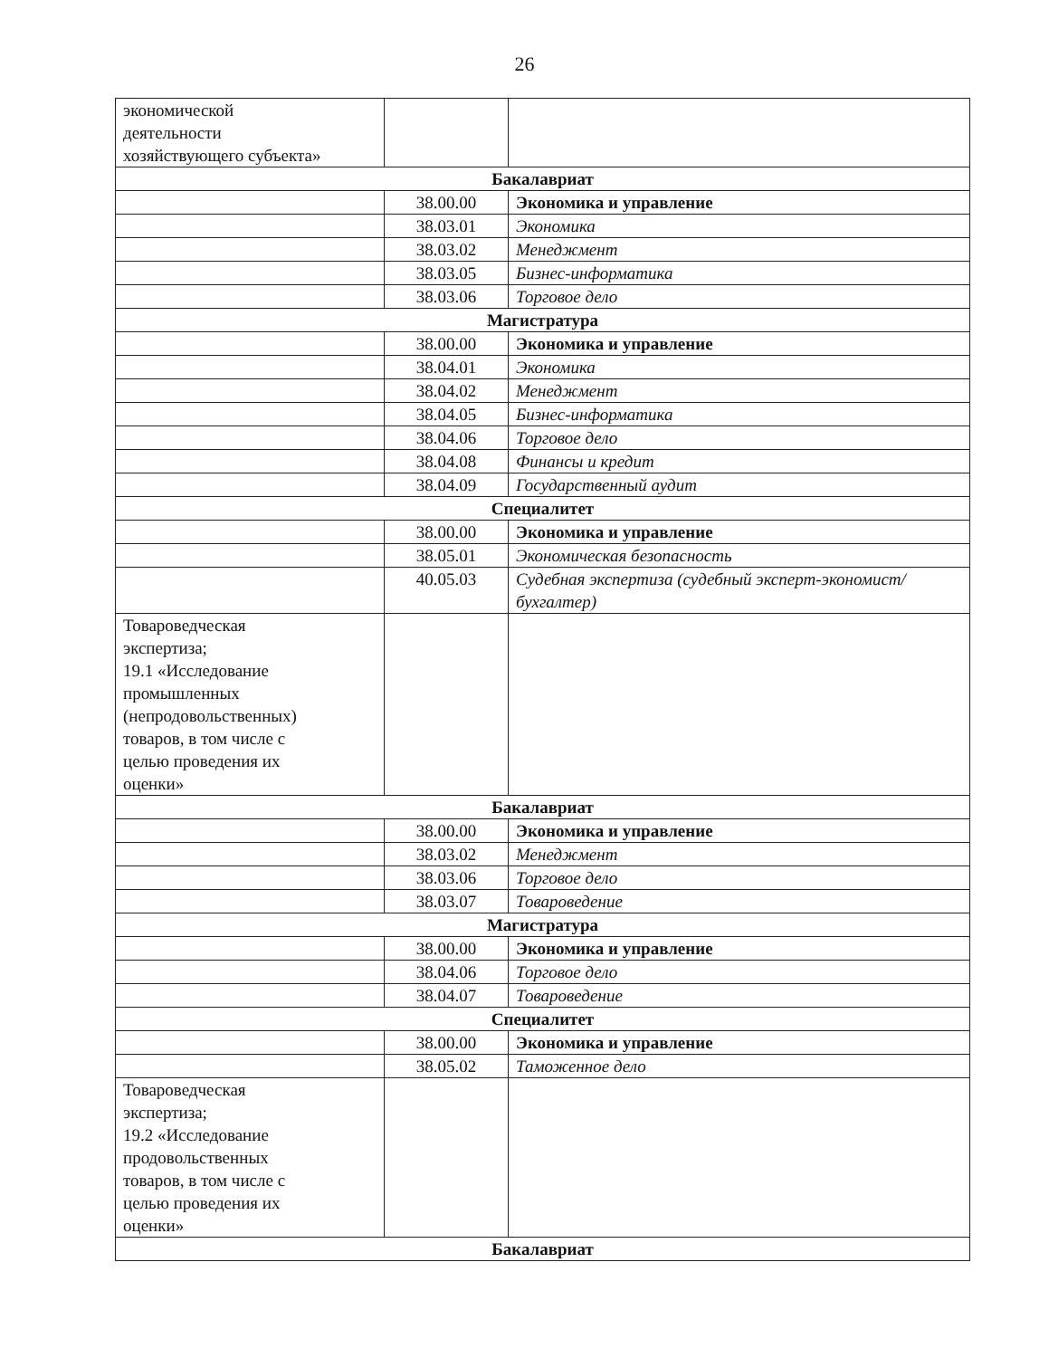26
| экономической деятельности хозяйствующего субъекта» | | |
| Бакалавриат | | |
| | 38.00.00 | Экономика и управление |
| | 38.03.01 | Экономика |
| | 38.03.02 | Менеджмент |
| | 38.03.05 | Бизнес-информатика |
| | 38.03.06 | Торговое дело |
| Магистратура | | |
| | 38.00.00 | Экономика и управление |
| | 38.04.01 | Экономика |
| | 38.04.02 | Менеджмент |
| | 38.04.05 | Бизнес-информатика |
| | 38.04.06 | Торговое дело |
| | 38.04.08 | Финансы и кредит |
| | 38.04.09 | Государственный аудит |
| Специалитет | | |
| | 38.00.00 | Экономика и управление |
| | 38.05.01 | Экономическая безопасность |
| | 40.05.03 | Судебная экспертиза (судебный эксперт-экономист/бухгалтер) |
| Товароведческая экспертиза; 19.1 «Исследование промышленных (непродовольственных) товаров, в том числе с целью проведения их оценки» | | |
| Бакалавриат | | |
| | 38.00.00 | Экономика и управление |
| | 38.03.02 | Менеджмент |
| | 38.03.06 | Торговое дело |
| | 38.03.07 | Товароведение |
| Магистратура | | |
| | 38.00.00 | Экономика и управление |
| | 38.04.06 | Торговое дело |
| | 38.04.07 | Товароведение |
| Специалитет | | |
| | 38.00.00 | Экономика и управление |
| | 38.05.02 | Таможенное дело |
| Товароведческая экспертиза; 19.2 «Исследование продовольственных товаров, в том числе с целью проведения их оценки» | | |
| Бакалавриат | | |